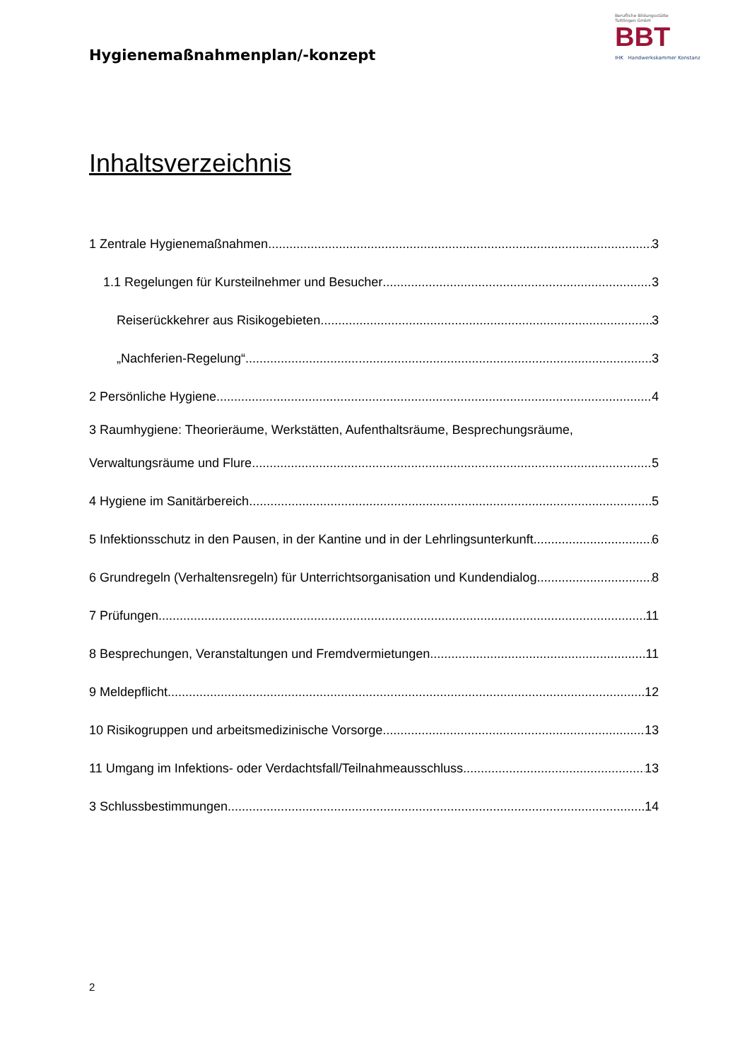Hygienemaßnahmenplan/-konzept
Berufliche Bildungsstätte
Tuttlingen GmbH
BBT
IHK Handwerkskammer Konstanz
Inhaltsverzeichnis
1 Zentrale Hygienemaßnahmen 3
1.1 Regelungen für Kursteilnehmer und Besucher 3
Reiserückkehrer aus Risikogebieten 3
„Nachferien-Regelung“ 3
2 Persönliche Hygiene 4
3 Raumhygiene: Theorieräume, Werkstätten, Aufenthaltsräume, Besprechungsräume,
Verwaltungsräume und Flure 5
4 Hygiene im Sanitärbereich 5
5 Infektionsschutz in den Pausen, in der Kantine und in der Lehrlingsunterkunft 6
6 Grundregeln (Verhaltensregeln) für Unterrichtsorganisation und Kundendialog 8
7 Prüfungen 11
8 Besprechungen, Veranstaltungen und Fremdvermietungen 11
9 Meldepflicht 12
10 Risikogruppen und arbeitsmedizinische Vorsorge 13
11 Umgang im Infektions- oder Verdachtsfall/Teilnahmeausschluss 13
3 Schlussbestimmungen 14
2